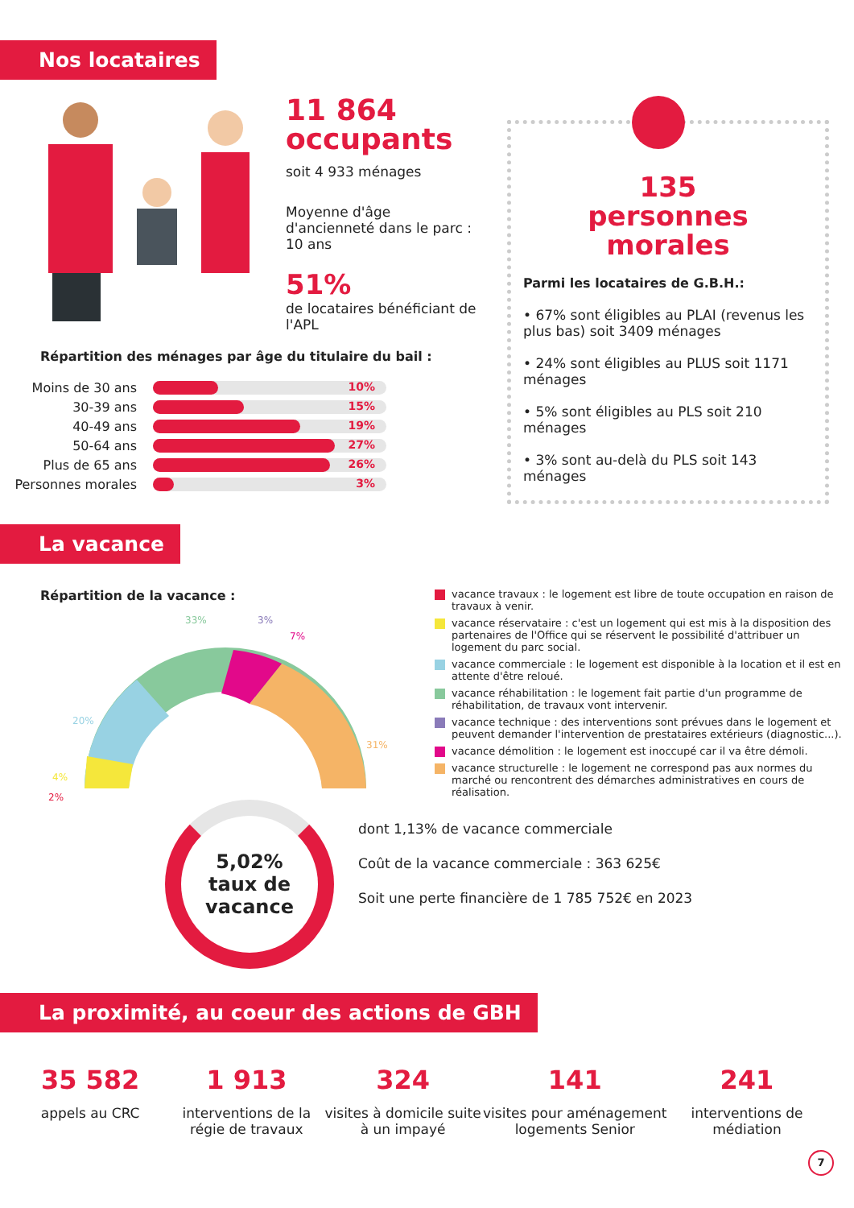Nos locataires
11 864
occupants
soit 4 933 ménages
Moyenne d'âge d'ancienneté dans le parc : 10 ans
51%
de locataires bénéficiant de l'APL
Répartition des ménages par âge du titulaire du bail :
Moins de 30 ans
10%
30-39 ans
15%
40-49 ans
19%
50-64 ans
27%
Plus de 65 ans
26%
Personnes morales
3%
135
personnes morales
Parmi les locataires de G.B.H.:
• 67% sont éligibles au PLAI (revenus les plus bas) soit 3409 ménages
• 24% sont éligibles au PLUS soit 1171 ménages
• 5% sont éligibles au PLS soit 210 ménages
• 3% sont au-delà du PLS soit 143 ménages
La vacance
Répartition de la vacance :
33%
3%
7%
20%
31%
4%
2%
vacance travaux : le logement est libre de toute occupation en raison de travaux à venir.
vacance réservataire : c'est un logement qui est mis à la disposition des partenaires de l'Office qui se réservent le possibilité d'attribuer un logement du parc social.
vacance commerciale : le logement est disponible à la location et il est en attente d'être reloué.
vacance réhabilitation : le logement fait partie d'un programme de réhabilitation, de travaux vont intervenir.
vacance technique : des interventions sont prévues dans le logement et peuvent demander l'intervention de prestataires extérieurs (diagnostic...).
vacance démolition : le logement est inoccupé car il va être démoli.
vacance structurelle : le logement ne correspond pas aux normes du marché ou rencontrent des démarches administratives en cours de réalisation.
5,02%
taux de
vacance
dont 1,13% de vacance commerciale
Coût de la vacance commerciale : 363 625€
Soit une perte financière de 1 785 752€ en 2023
La proximité, au coeur des actions de GBH
35 582
appels au CRC
1 913
interventions de la régie de travaux
324
visites à domicile suite à un impayé
141
visites pour aménagement logements Senior
241
interventions de médiation
7